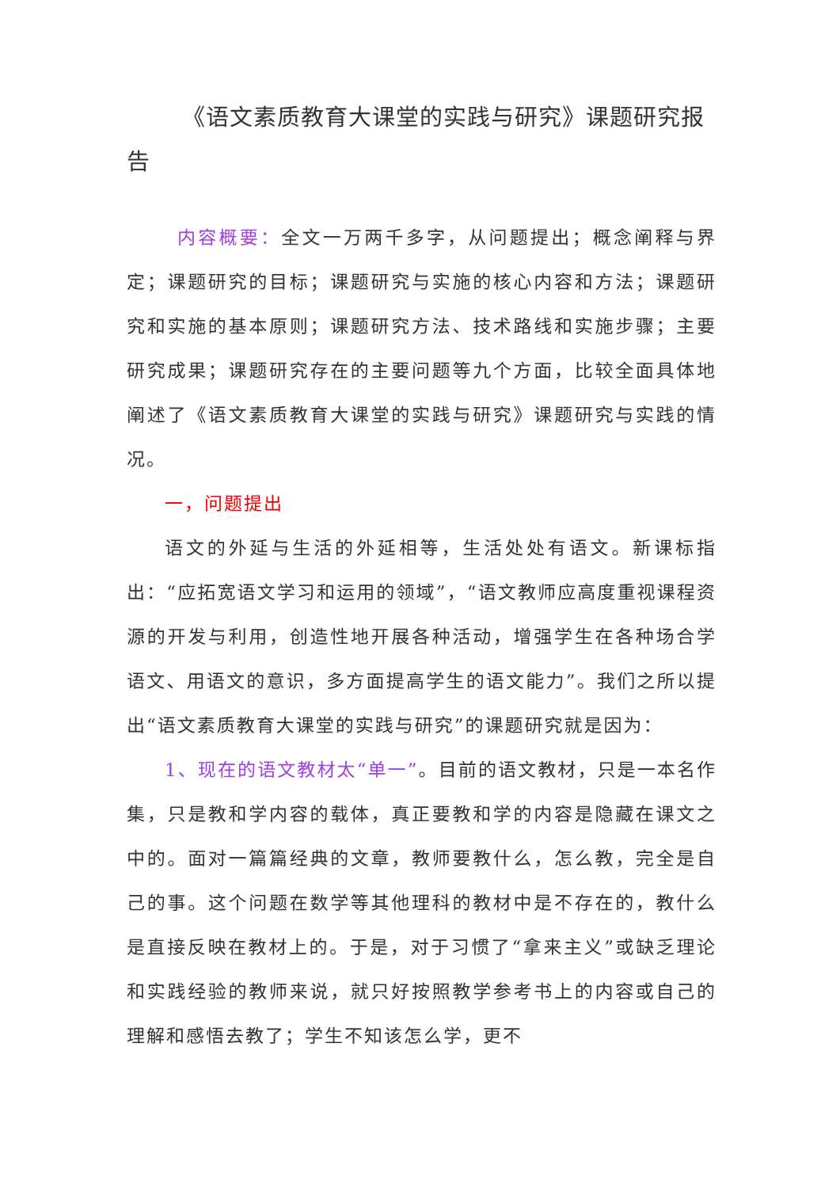《语文素质教育大课堂的实践与研究》课题研究报告
内容概要：全文一万两千多字，从问题提出；概念阐释与界定；课题研究的目标；课题研究与实施的核心内容和方法；课题研究和实施的基本原则；课题研究方法、技术路线和实施步骤；主要研究成果；课题研究存在的主要问题等九个方面，比较全面具体地阐述了《语文素质教育大课堂的实践与研究》课题研究与实践的情况。
一，问题提出
语文的外延与生活的外延相等，生活处处有语文。新课标指出：“应拓宽语文学习和运用的领域”，“语文教师应高度重视课程资源的开发与利用，创造性地开展各种活动，增强学生在各种场合学语文、用语文的意识，多方面提高学生的语文能力”。我们之所以提出“语文素质教育大课堂的实践与研究”的课题研究就是因为：
1、现在的语文教材太“单一”。目前的语文教材，只是一本名作集，只是教和学内容的载体，真正要教和学的内容是隐藏在课文之中的。面对一篇篇经典的文章，教师要教什么，怎么教，完全是自己的事。这个问题在数学等其他理科的教材中是不存在的，教什么是直接反映在教材上的。于是，对于习惯了“拿来主义”或缺乏理论和实践经验的教师来说，就只好按照教学参考书上的内容或自己的理解和感悟去教了；学生不知该怎么学，更不